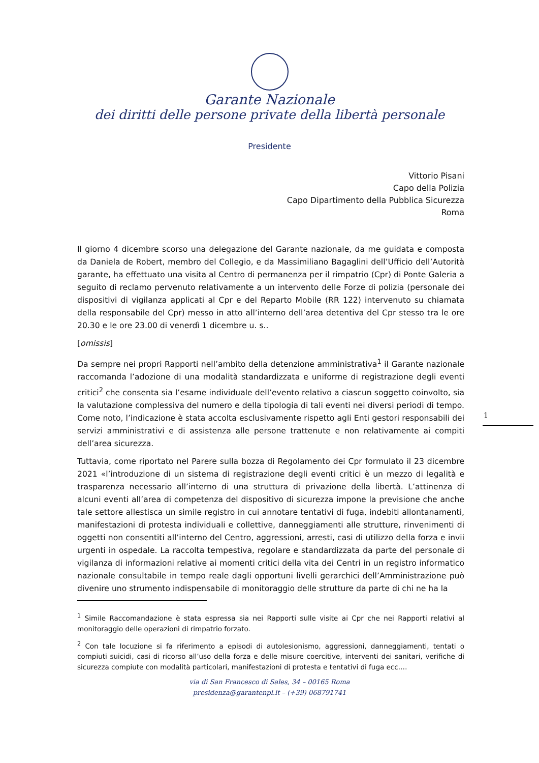Garante Nazionale
dei diritti delle persone private della libertà personale
Presidente
Vittorio Pisani
Capo della Polizia
Capo Dipartimento della Pubblica Sicurezza
Roma
Il giorno 4 dicembre scorso una delegazione del Garante nazionale, da me guidata e composta da Daniela de Robert, membro del Collegio, e da Massimiliano Bagaglini dell’Ufficio dell’Autorità garante, ha effettuato una visita al Centro di permanenza per il rimpatrio (Cpr) di Ponte Galeria a seguito di reclamo pervenuto relativamente a un intervento delle Forze di polizia (personale dei dispositivi di vigilanza applicati al Cpr e del Reparto Mobile (RR 122) intervenuto su chiamata della responsabile del Cpr) messo in atto all’interno dell’area detentiva del Cpr stesso tra le ore 20.30 e le ore 23.00 di venerdì 1 dicembre u. s..
[omissis]
Da sempre nei propri Rapporti nell’ambito della detenzione amministrativa<sup>1</sup> il Garante nazionale raccomanda l’adozione di una modalità standardizzata e uniforme di registrazione degli eventi critici<sup>2</sup> che consenta sia l’esame individuale dell’evento relativo a ciascun soggetto coinvolto, sia la valutazione complessiva del numero e della tipologia di tali eventi nei diversi periodi di tempo. Come noto, l’indicazione è stata accolta esclusivamente rispetto agli Enti gestori responsabili dei servizi amministrativi e di assistenza alle persone trattenute e non relativamente ai compiti dell’area sicurezza.
Tuttavia, come riportato nel Parere sulla bozza di Regolamento dei Cpr formulato il 23 dicembre 2021 «l’introduzione di un sistema di registrazione degli eventi critici è un mezzo di legalità e trasparenza necessario all’interno di una struttura di privazione della libertà. L’attinenza di alcuni eventi all’area di competenza del dispositivo di sicurezza impone la previsione che anche tale settore allestisca un simile registro in cui annotare tentativi di fuga, indebiti allontanamenti, manifestazioni di protesta individuali e collettive, danneggiamenti alle strutture, rinvenimenti di oggetti non consentiti all’interno del Centro, aggressioni, arresti, casi di utilizzo della forza e invii urgenti in ospedale. La raccolta tempestiva, regolare e standardizzata da parte del personale di vigilanza di informazioni relative ai momenti critici della vita dei Centri in un registro informatico nazionale consultabile in tempo reale dagli opportuni livelli gerarchici dell’Amministrazione può divenire uno strumento indispensabile di monitoraggio delle strutture da parte di chi ne ha la
1
<sup>1</sup> Simile Raccomandazione è stata espressa sia nei Rapporti sulle visite ai Cpr che nei Rapporti relativi al monitoraggio delle operazioni di rimpatrio forzato.
<sup>2</sup> Con tale locuzione si fa riferimento a episodi di autolesionismo, aggressioni, danneggiamenti, tentati o compiuti suicidi, casi di ricorso all’uso della forza e delle misure coercitive, interventi dei sanitari, verifiche di sicurezza compiute con modalità particolari, manifestazioni di protesta e tentativi di fuga ecc.…
via di San Francesco di Sales, 34 – 00165 Roma
presidenza@garantenpl.it – (+39) 068791741